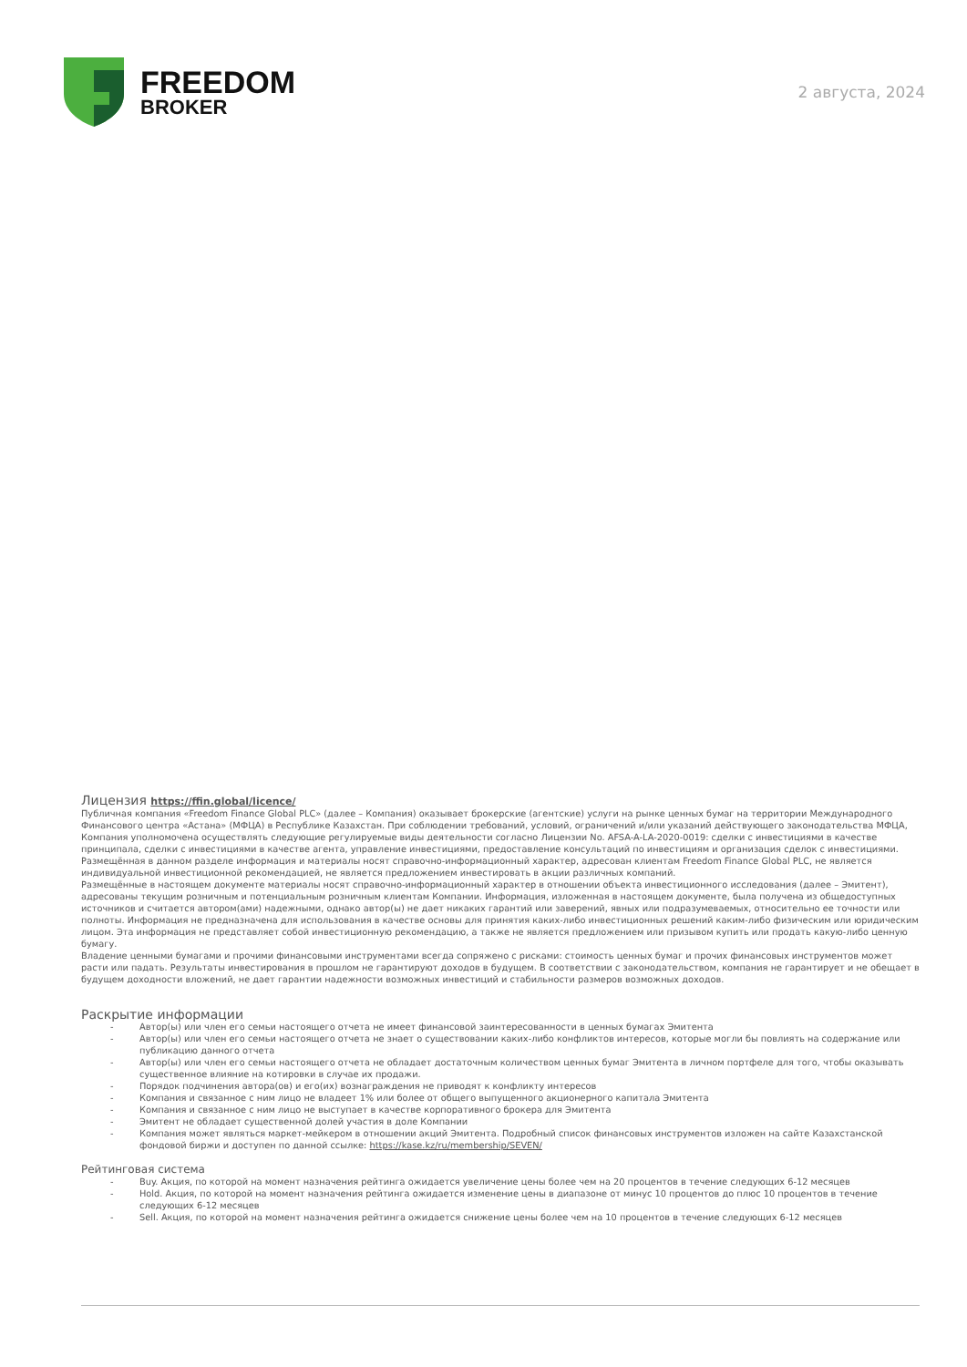FREEDOM
BROKER
2 августа, 2024
Лицензия https://ffin.global/licence/
Публичная компания «Freedom Finance Global PLC» (далее – Компания) оказывает брокерские (агентские) услуги на рынке ценных бумаг на территории Международного Финансового центра «Астана» (МФЦА) в Республике Казахстан. При соблюдении требований, условий, ограничений и/или указаний действующего законодательства МФЦА, Компания уполномочена осуществлять следующие регулируемые виды деятельности согласно Лицензии No. AFSA-A-LA-2020-0019: сделки с инвестициями в качестве принципала, сделки с инвестициями в качестве агента, управление инвестициями, предоставление консультаций по инвестициям и организация сделок с инвестициями. Размещённая в данном разделе информация и материалы носят справочно-информационный характер, адресован клиентам Freedom Finance Global PLC, не является индивидуальной инвестиционной рекомендацией, не является предложением инвестировать в акции различных компаний.
Размещённые в настоящем документе материалы носят справочно-информационный характер в отношении объекта инвестиционного исследования (далее – Эмитент), адресованы текущим розничным и потенциальным розничным клиентам Компании. Информация, изложенная в настоящем документе, была получена из общедоступных источников и считается автором(ами) надежными, однако автор(ы) не дает никаких гарантий или заверений, явных или подразумеваемых, относительно ее точности или полноты. Информация не предназначена для использования в качестве основы для принятия каких-либо инвестиционных решений каким-либо физическим или юридическим лицом. Эта информация не представляет собой инвестиционную рекомендацию, а также не является предложением или призывом купить или продать какую-либо ценную бумагу.
Владение ценными бумагами и прочими финансовыми инструментами всегда сопряжено с рисками: стоимость ценных бумаг и прочих финансовых инструментов может расти или падать. Результаты инвестирования в прошлом не гарантируют доходов в будущем. В соответствии с законодательством, компания не гарантирует и не обещает в будущем доходности вложений, не дает гарантии надежности возможных инвестиций и стабильности размеров возможных доходов.
Раскрытие информации
- Автор(ы) или член его семьи настоящего отчета не имеет финансовой заинтересованности в ценных бумагах Эмитента
- Автор(ы) или член его семьи настоящего отчета не знает о существовании каких-либо конфликтов интересов, которые могли бы повлиять на содержание или публикацию данного отчета
- Автор(ы) или член его семьи настоящего отчета не обладает достаточным количеством ценных бумаг Эмитента в личном портфеле для того, чтобы оказывать существенное влияние на котировки в случае их продажи.
- Порядок подчинения автора(ов) и его(их) вознаграждения не приводят к конфликту интересов
- Компания и связанное с ним лицо не владеет 1% или более от общего выпущенного акционерного капитала Эмитента
- Компания и связанное с ним лицо не выступает в качестве корпоративного брокера для Эмитента
- Эмитент не обладает существенной долей участия в доле Компании
- Компания может являться маркет-мейкером в отношении акций Эмитента. Подробный список финансовых инструментов изложен на сайте Казахстанской фондовой биржи и доступен по данной ссылке: https://kase.kz/ru/membership/SEVEN/
Рейтинговая система
- Buy. Акция, по которой на момент назначения рейтинга ожидается увеличение цены более чем на 20 процентов в течение следующих 6-12 месяцев
- Hold. Акция, по которой на момент назначения рейтинга ожидается изменение цены в диапазоне от минус 10 процентов до плюс 10 процентов в течение следующих 6-12 месяцев
- Sell. Акция, по которой на момент назначения рейтинга ожидается снижение цены более чем на 10 процентов в течение следующих 6-12 месяцев